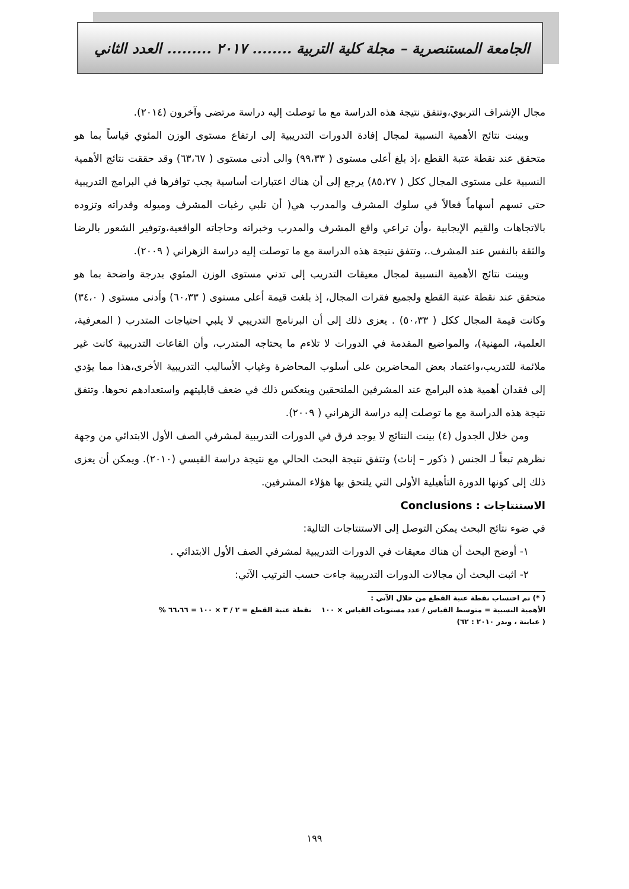الجامعة المستنصرية – مجلة كلية التربية ........ ٢٠١٧ ......... العدد الثاني
مجال الإشراف التربوي،وتتفق نتيجة هذه الدراسة مع ما توصلت إليه دراسة مرتضى وآخرون (٢٠١٤).
وبينت نتائج الأهمية النسبية لمجال إفادة الدورات التدريبية إلى ارتفاع مستوى الوزن المئوي قياساً بما هو متحقق عند نقطة عتبة القطع ،إذ بلغ أعلى مستوى ( ٩٩،٣٣) والى أدنى مستوى ( ٦٣،٦٧) وقد حققت نتائج الأهمية النسبية على مستوى المجال ككل ( ٨٥،٢٧) يرجع إلى أن هناك اعتبارات أساسية يجب توافرها في البرامج التدريبية حتى تسهم أسهاماً فعالاً في سلوك المشرف والمدرب هي( أن تلبي رغبات المشرف وميوله وقدراته وتزوده بالاتجاهات والقيم الإيجابية ،وأن تراعي واقع المشرف والمدرب وخبراته وحاجاته الواقعية،وتوفير الشعور بالرضا والثقة بالنفس عند المشرف.، وتتفق نتيجة هذه الدراسة مع ما توصلت إليه دراسة الزهراني ( ٢٠٠٩).
وبينت نتائج الأهمية النسبية لمجال معيقات التدريب إلى تدني مستوى الوزن المئوي بدرجة واضحة بما هو متحقق عند نقطة عتبة القطع ولجميع فقرات المجال، إذ بلغت قيمة أعلى مستوى ( ٦٠،٣٣) وأدنى مستوى ( ٣٤،٠) وكانت قيمة المجال ككل ( ٥٠،٣٣) . يعزى ذلك إلى أن البرنامج التدريبي لا يلبي احتياجات المتدرب ( المعرفية، العلمية، المهنية)، والمواضيع المقدمة في الدورات لا تلاءم ما يحتاجه المتدرب، وأن القاعات التدريبية كانت غير ملائمة للتدريب،واعتماد بعض المحاضرين على أسلوب المحاضرة وغياب الأساليب التدريبية الأخرى،هذا مما يؤدي إلى فقدان أهمية هذه البرامج عند المشرفين الملتحقين وينعكس ذلك في ضعف قابليتهم واستعدادهم نحوها. وتتفق نتيجة هذه الدراسة مع ما توصلت إليه دراسة الزهراني ( ٢٠٠٩).
ومن خلال الجدول (٤) بينت النتائج لا يوجد فرق في الدورات التدريبية لمشرفي الصف الأول الابتدائي من وجهة نظرهم تبعاً لـ الجنس ( ذكور – إناث) وتتفق نتيجة البحث الحالي مع نتيجة دراسة القيسي (٢٠١٠). ويمكن أن يعزى ذلك إلى كونها الدورة التأهيلية الأولى التي يلتحق بها هؤلاء المشرفين.
الاستنتاجات : Conclusions
في ضوء نتائج البحث يمكن التوصل إلى الاستنتاجات التالية:
١- أوضح البحث أن هناك معيقات في الدورات التدريبية لمشرفي الصف الأول الابتدائي .
٢- اثبت البحث أن مجالات الدورات التدريبية جاءت حسب الترتيب الآتي:
( *) تم احتساب نقطة عتبة القطع من خلال الآتي :
الأهمية النسبية = متوسط القياس / عدد مستويات القياس × ١٠٠ نقطة عتبة القطع = ٢ / ٣ × ١٠٠ = ٦٦،٦٦ %
( عباينة ، وبدر ٢٠١٠ : ٦٢)
١٩٩